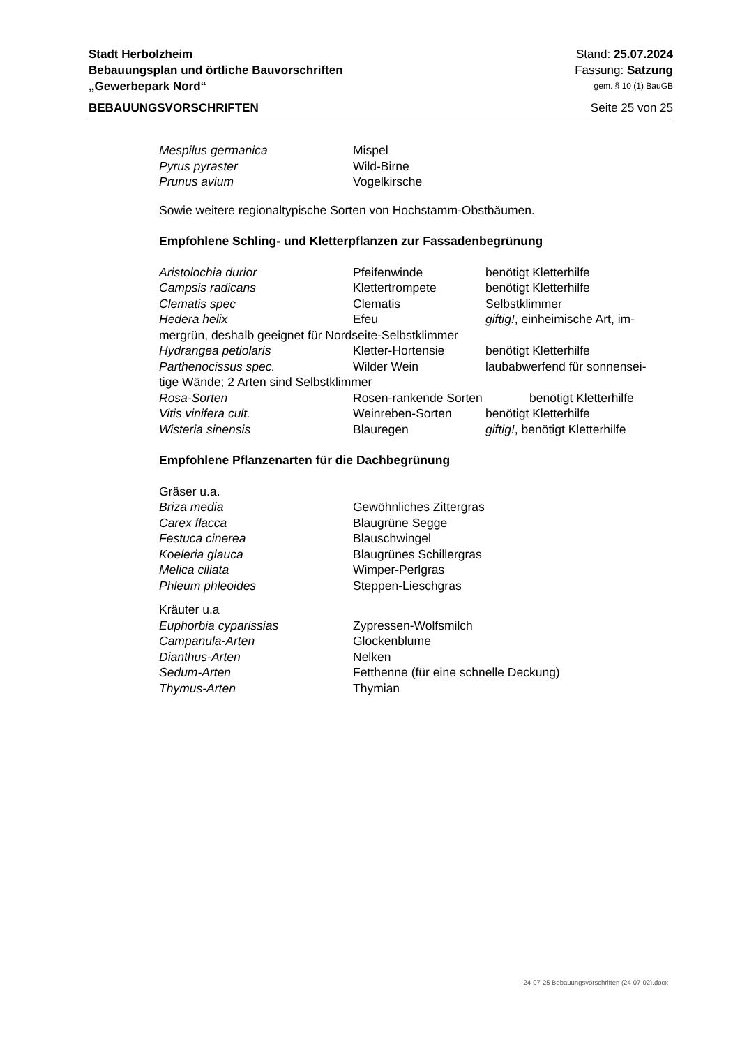Stadt Herbolzheim Stand: 25.07.2024
Bebauungsplan und örtliche Bauvorschriften Fassung: Satzung
„Gewerbepark Nord“gem. § 10 (1) BauGB
BEBAUUNGSVORSCHRIFTEN Seite 25 von 25
Mespilus germanica Mispel
Pyrus pyraster Wild-Birne
Prunus avium Vogelkirsche
Sowie weitere regionaltypische Sorten von Hochstamm-Obstbäumen.
Empfohlene Schling- und Kletterpflanzen zur Fassadenbegrünung
Aristolochia durior Pfeifenwinde benötigt Kletterhilfe
Campsis radicans Klettertrompete benötigt Kletterhilfe
Clematis spec Clematis Selbstklimmer
Hedera helix Efeu giftig!, einheimische Art, im-
mergrün, deshalb geeignet für Nordseite-Selbstklimmer
Hydrangea petiolaris Kletter-Hortensie benötigt Kletterhilfe
Parthenocissus spec. Wilder Wein laubabwerfend für sonnensei-
tige Wände; 2 Arten sind Selbstklimmer
Rosa-Sorten Rosen-rankende Sorten benötigt Kletterhilfe
Vitis vinifera cult. Weinreben-Sorten benötigt Kletterhilfe
Wisteria sinensis Blauregen giftig!, benötigt Kletterhilfe
Empfohlene Pflanzenarten für die Dachbegrünung
Gräser u.a.
Briza media Gewöhnliches Zittergras
Carex flacca Blaugrüne Segge
Festuca cinerea Blauschwingel
Koeleria glauca Blaugrünes Schillergras
Melica ciliata Wimper-Perlgras
Phleum phleoides Steppen-Lieschgras
Kräuter u.a
Euphorbia cyparissias Zypressen-Wolfsmilch
Campanula-Arten Glockenblume
Dianthus-Arten Nelken
Sedum-Arten Fetthenne (für eine schnelle Deckung)
Thymus-Arten Thymian
24-07-25 Bebauungsvorschriften (24-07-02).docx